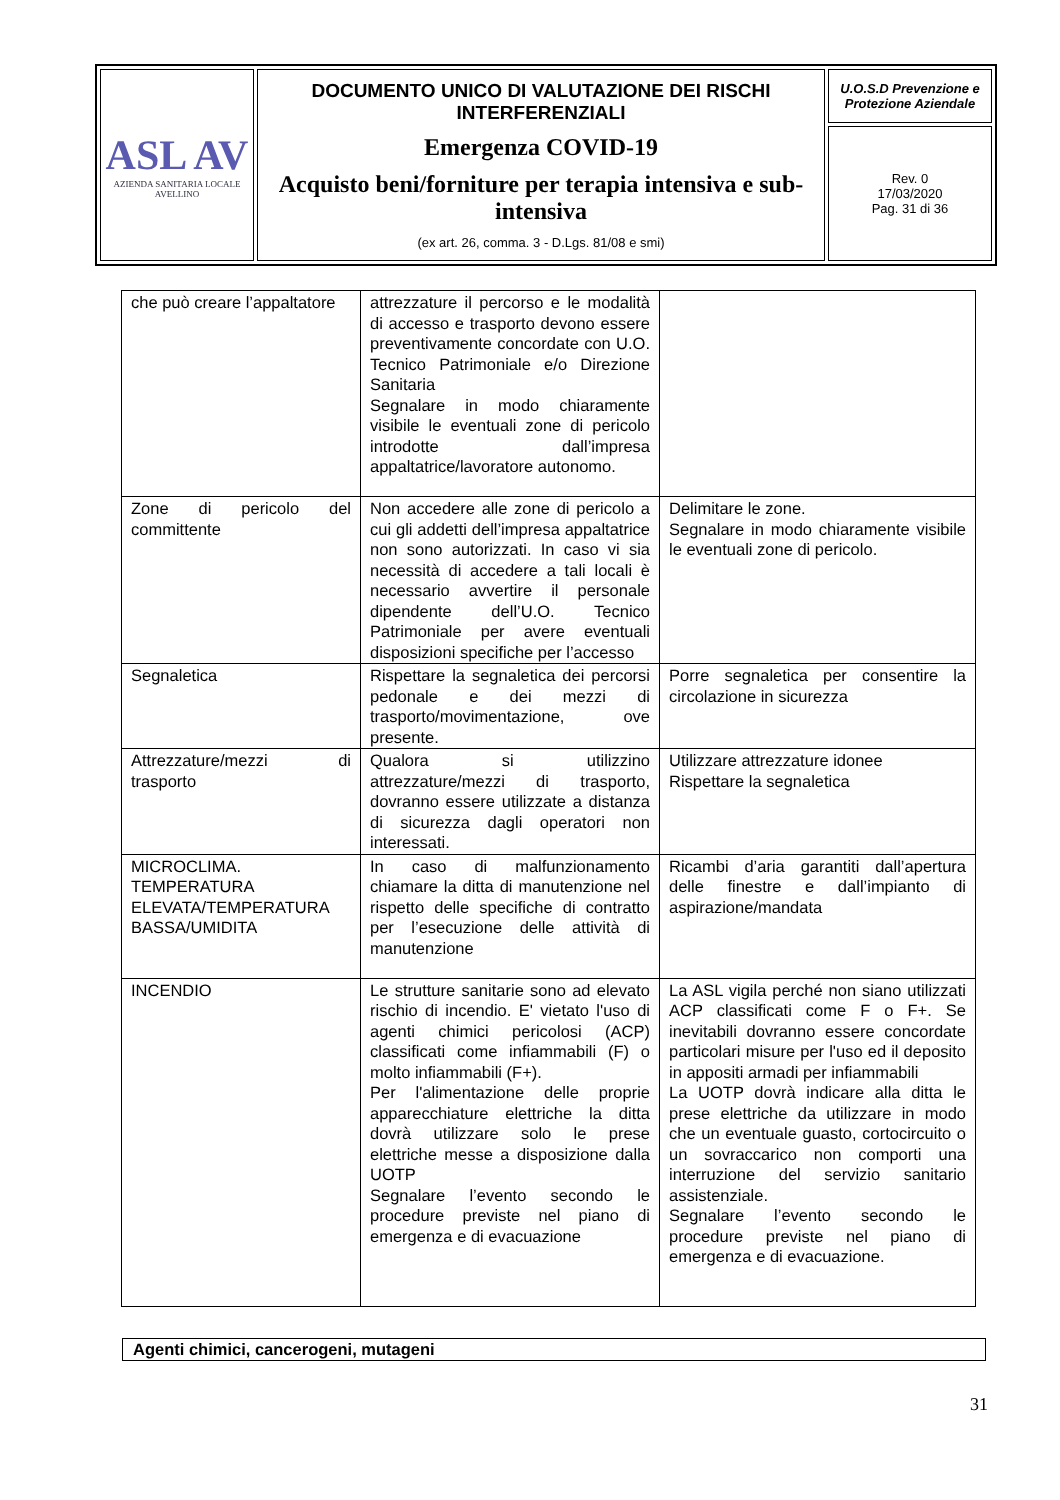| ASL AV AZIENDA SANITARIA LOCALE AVELLINO | DOCUMENTO UNICO DI VALUTAZIONE DEI RISCHI INTERFERENZIALI Emergenza COVID-19 Acquisto beni/forniture per terapia intensiva e sub-intensiva (ex art. 26, comma. 3 - D.Lgs. 81/08 e smi) | U.O.S.D Prevenzione e Protezione Aziendale |
| | | Rev. 0 17/03/2020 Pag. 31 di 36 |
| che può creare l’appaltatore | attrezzature il percorso e le modalità di accesso e trasporto devono essere preventivamente concordate con U.O. Tecnico Patrimoniale e/o Direzione Sanitaria Segnalare in modo chiaramente visibile le eventuali zone di pericolo introdotte dall’impresa appaltatrice/lavoratore autonomo. | |
| Zone di pericolo del committente | Non accedere alle zone di pericolo a cui gli addetti dell’impresa appaltatrice non sono autorizzati. In caso vi sia necessità di accedere a tali locali è necessario avvertire il personale dipendente dell’U.O. Tecnico Patrimoniale per avere eventuali disposizioni specifiche per l’accesso | Delimitare le zone. Segnalare in modo chiaramente visibile le eventuali zone di pericolo. |
| Segnaletica | Rispettare la segnaletica dei percorsi pedonale e dei mezzi di trasporto/movimentazione, ove presente. | Porre segnaletica per consentire la circolazione in sicurezza |
| Attrezzature/mezzi di trasporto | Qualora si utilizzino attrezzature/mezzi di trasporto, dovranno essere utilizzate a distanza di sicurezza dagli operatori non interessati. | Utilizzare attrezzature idonee Rispettare la segnaletica |
| MICROCLIMA. TEMPERATURA ELEVATA/TEMPERATURA BASSA/UMIDITA | In caso di malfunzionamento chiamare la ditta di manutenzione nel rispetto delle specifiche di contratto per l’esecuzione delle attività di manutenzione | Ricambi d’aria garantiti dall’apertura delle finestre e dall’impianto di aspirazione/mandata |
| INCENDIO | Le strutture sanitarie sono ad elevato rischio di incendio. E' vietato l'uso di agenti chimici pericolosi (ACP) classificati come infiammabili (F) o molto infiammabili (F+). Per l'alimentazione delle proprie apparecchiature elettriche la ditta dovrà utilizzare solo le prese elettriche messe a disposizione dalla UOTP Segnalare l’evento secondo le procedure previste nel piano di emergenza e di evacuazione | La ASL vigila perché non siano utilizzati ACP classificati come F o F+. Se inevitabili dovranno essere concordate particolari misure per l'uso ed il deposito in appositi armadi per infiammabili La UOTP dovrà indicare alla ditta le prese elettriche da utilizzare in modo che un eventuale guasto, cortocircuito o un sovraccarico non comporti una interruzione del servizio sanitario assistenziale. Segnalare l’evento secondo le procedure previste nel piano di emergenza e di evacuazione. |
Agenti chimici, cancerogeni, mutageni
31